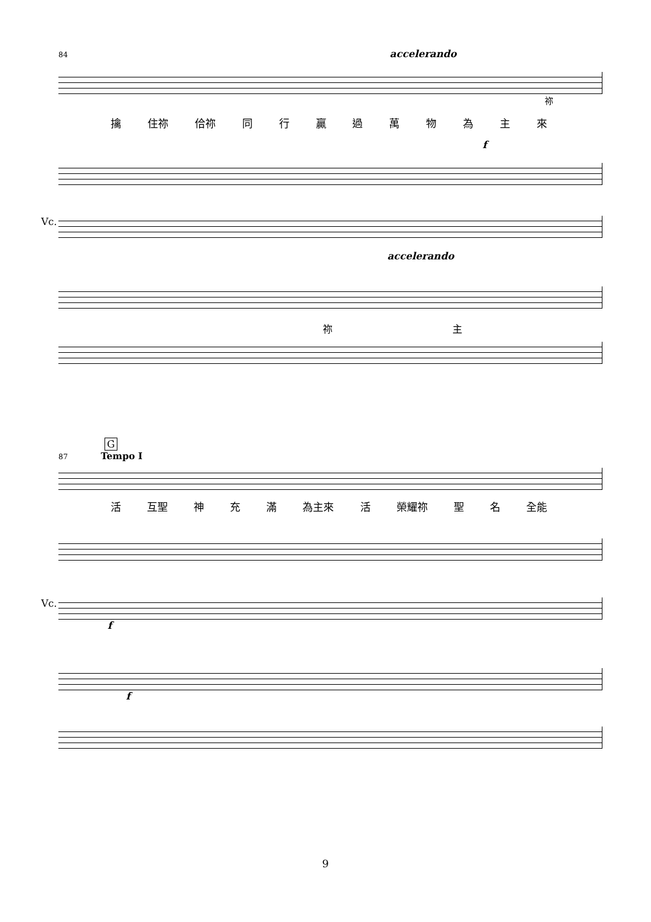84 accelerando
祢
擒 住祢 佮祢 同行贏過萬物為主來
f
Vc.
accelerando
祢 主
G
87 Tempo I
活 互聖 神 充 滿 為主來 活 榮耀祢 聖 名 全能
Vc.
f
f
9